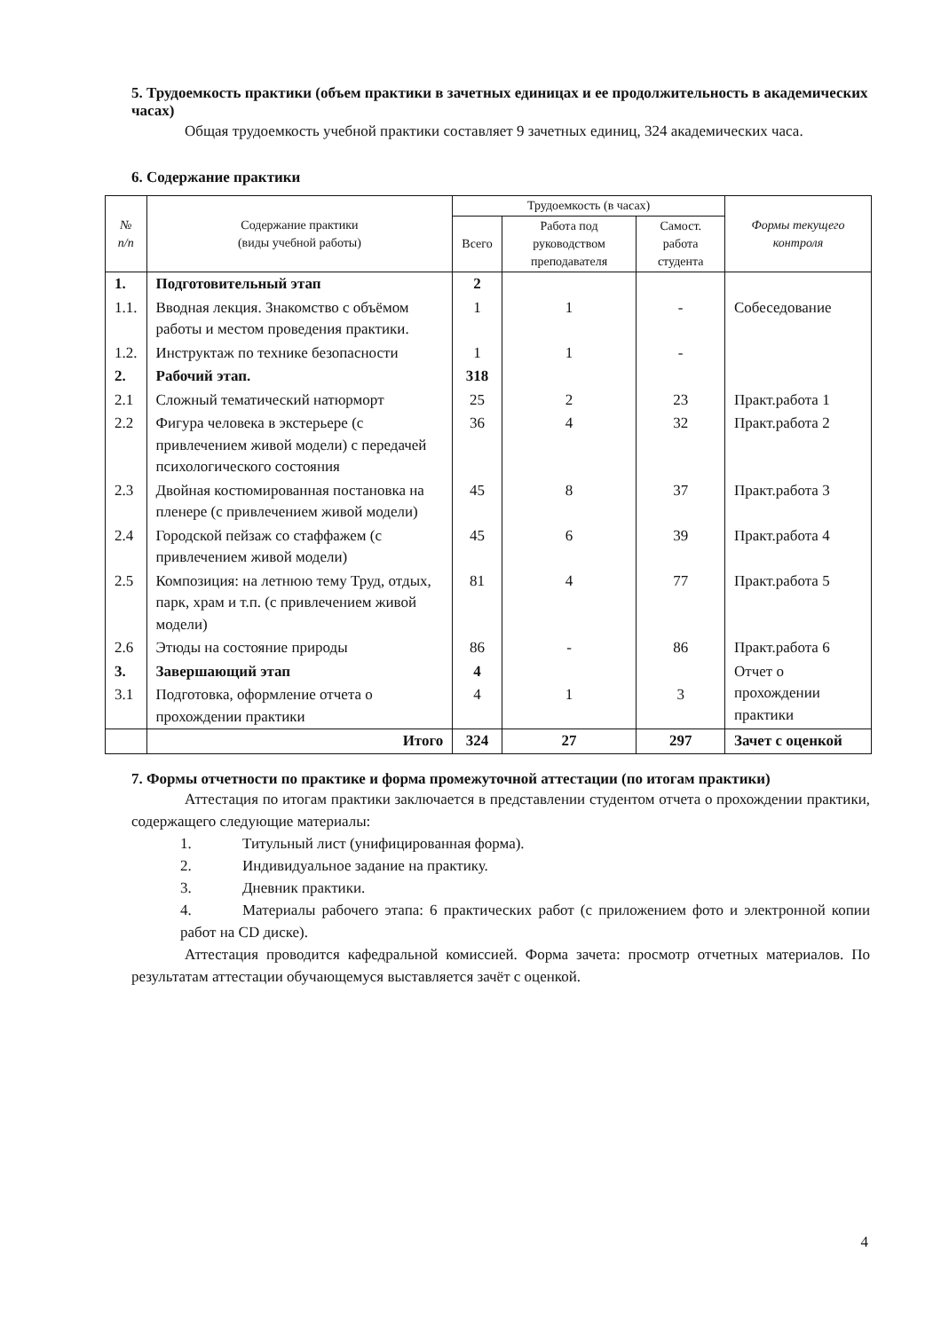5. Трудоемкость практики (объем практики в зачетных единицах и ее продолжительность в академических часах)
Общая трудоемкость учебной практики составляет 9 зачетных единиц, 324 академических часа.
6. Содержание практики
| № п/п | Содержание практики (виды учебной работы) | Трудоемкость (в часах) | | | Формы текущего контроля |
| --- | --- | --- | --- | --- | --- |
| | | Всего | Работа под руководством преподавателя | Самост. работа студента | |
| 1. | Подготовительный этап | 2 | | | |
| 1.1. | Вводная лекция. Знакомство с объёмом работы и местом проведения практики. | 1 | 1 | - | Собеседование |
| 1.2. | Инструктаж по технике безопасности | 1 | 1 | - | |
| 2. | Рабочий этап. | 318 | | | |
| 2.1 | Сложный тематический натюрморт | 25 | 2 | 23 | Практ.работа 1 |
| 2.2 | Фигура человека в экстерьере (с привлечением живой модели) с передачей психологического состояния | 36 | 4 | 32 | Практ.работа 2 |
| 2.3 | Двойная костюмированная постановка на пленере (с привлечением живой модели) | 45 | 8 | 37 | Практ.работа 3 |
| 2.4 | Городской пейзаж со стаффажем (с привлечением живой модели) | 45 | 6 | 39 | Практ.работа 4 |
| 2.5 | Композиция: на летнюю тему Труд, отдых, парк, храм и т.п. (с привлечением живой модели) | 81 | 4 | 77 | Практ.работа 5 |
| 2.6 | Этюды на состояние природы | 86 | - | 86 | Практ.работа 6 |
| 3. | Завершающий этап | 4 | | | Отчет о прохождении практики |
| 3.1 | Подготовка, оформление отчета о прохождении практики | 4 | 1 | 3 | |
| | Итого | 324 | 27 | 297 | Зачет с оценкой |
7. Формы отчетности по практике и форма промежуточной аттестации (по итогам практики)
Аттестация по итогам практики заключается в представлении студентом отчета о прохождении практики, содержащего следующие материалы:
1. Титульный лист (унифицированная форма).
2. Индивидуальное задание на практику.
3. Дневник практики.
4. Материалы рабочего этапа: 6 практических работ (с приложением фото и электронной копии работ на CD диске).
Аттестация проводится кафедральной комиссией. Форма зачета: просмотр отчетных материалов. По результатам аттестации обучающемуся выставляется зачёт с оценкой.
4